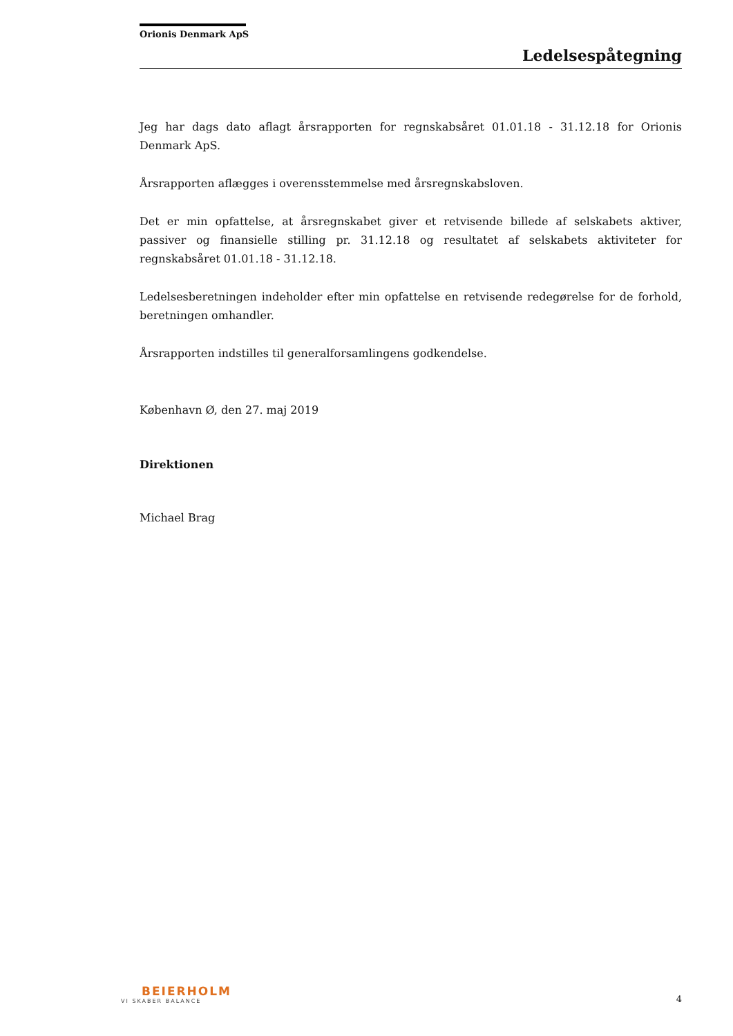Orionis Denmark ApS
Ledelsespåtegning
Jeg har dags dato aflagt årsrapporten for regnskabsåret 01.01.18 - 31.12.18 for Orionis Denmark ApS.
Årsrapporten aflægges i overensstemmelse med årsregnskabsloven.
Det er min opfattelse, at årsregnskabet giver et retvisende billede af selskabets aktiver, passiver og finansielle stilling pr. 31.12.18 og resultatet af selskabets aktiviteter for regnskabsåret 01.01.18 - 31.12.18.
Ledelsesberetningen indeholder efter min opfattelse en retvisende redegørelse for de forhold, beretningen omhandler.
Årsrapporten indstilles til generalforsamlingens godkendelse.
København Ø, den 27. maj 2019
Direktionen
Michael Brag
BEIERHOLM
VI SKABER BALANCE
4